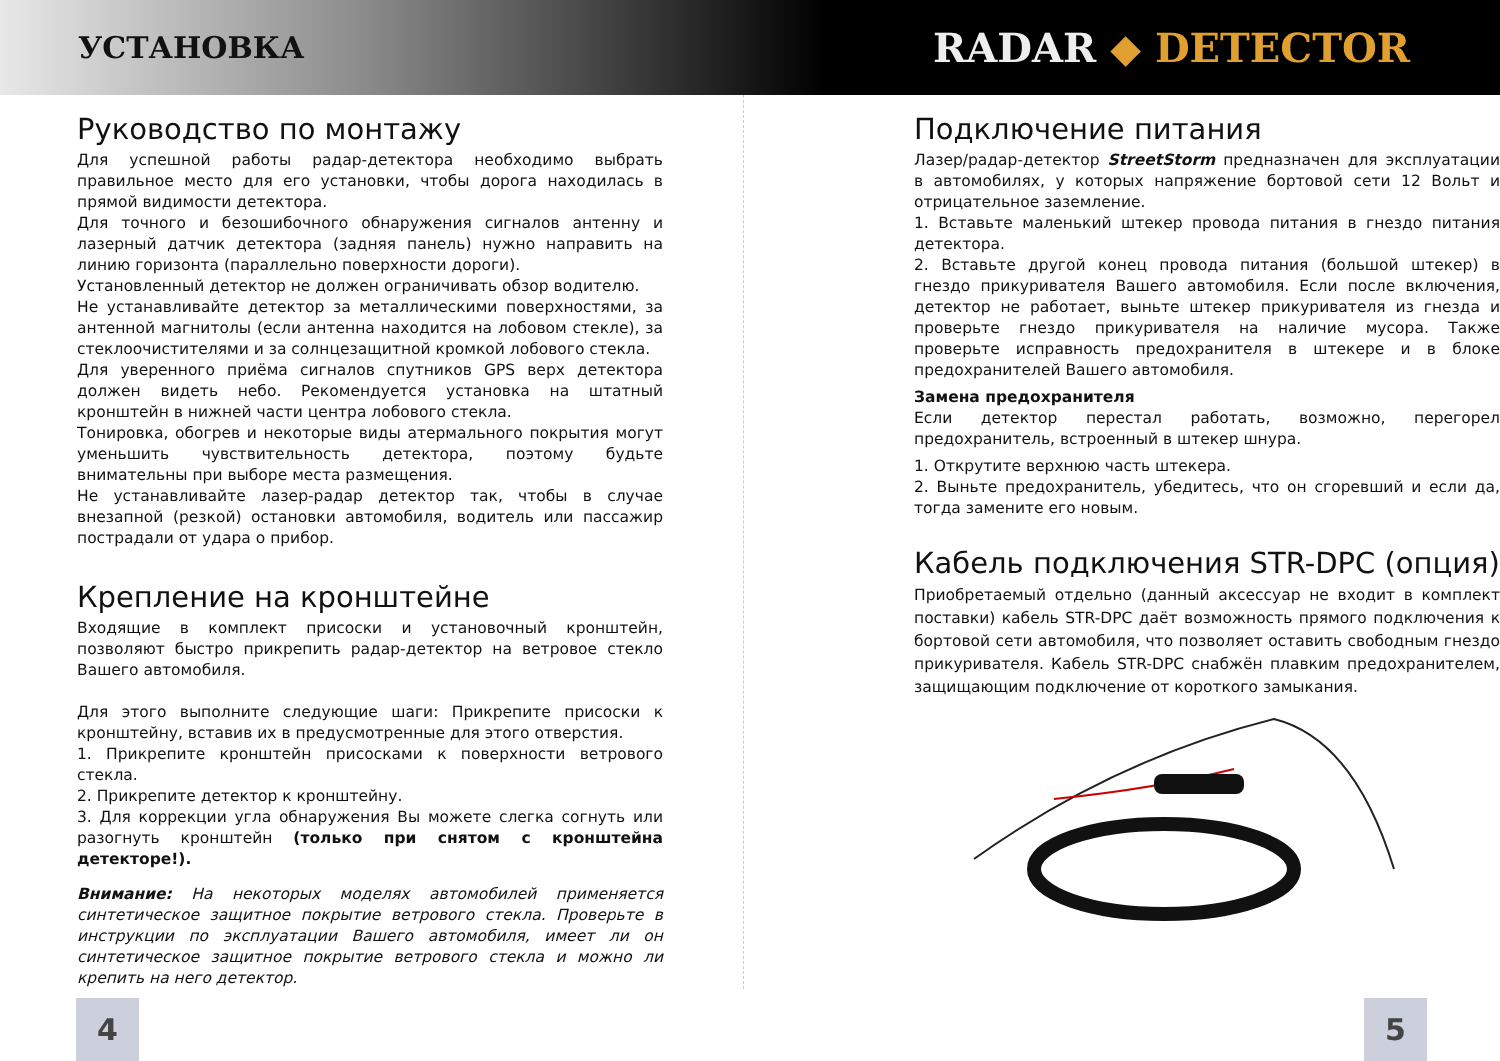УСТАНОВКА
RADAR ◆ DETECTOR
Руководство по монтажу
Для успешной работы радар-детектора необходимо выбрать правильное место для его установки, чтобы дорога находилась в прямой видимости детектора.
Для точного и безошибочного обнаружения сигналов антенну и лазерный датчик детектора (задняя панель) нужно направить на линию горизонта (параллельно поверхности дороги).
Установленный детектор не должен ограничивать обзор водителю.
Не устанавливайте детектор за металлическими поверхностями, за антенной магнитолы (если антенна находится на лобовом стекле), за стеклоочистителями и за солнцезащитной кромкой лобового стекла.
Для уверенного приёма сигналов спутников GPS верх детектора должен видеть небо. Рекомендуется установка на штатный кронштейн в нижней части центра лобового стекла.
Тонировка, обогрев и некоторые виды атермального покрытия могут уменьшить чувствительность детектора, поэтому будьте внимательны при выборе места размещения.
Не устанавливайте лазер-радар детектор так, чтобы в случае внезапной (резкой) остановки автомобиля, водитель или пассажир пострадали от удара о прибор.
Крепление на кронштейне
Входящие в комплект присоски и установочный кронштейн, позволяют быстро прикрепить радар-детектор на ветровое стекло Вашего автомобиля.
Для этого выполните следующие шаги: Прикрепите присоски к кронштейну, вставив их в предусмотренные для этого отверстия.
1. Прикрепите кронштейн присосками к поверхности ветрового стекла.
2. Прикрепите детектор к кронштейну.
3. Для коррекции угла обнаружения Вы можете слегка согнуть или разогнуть кронштейн (только при снятом с кронштейна детекторе!).
Внимание: На некоторых моделях автомобилей применяется синтетическое защитное покрытие ветрового стекла. Проверьте в инструкции по эксплуатации Вашего автомобиля, имеет ли он синтетическое защитное покрытие ветрового стекла и можно ли крепить на него детектор.
Подключение питания
Лазер/радар-детектор StreetStorm предназначен для эксплуатации в автомобилях, у которых напряжение бортовой сети 12 Вольт и отрицательное заземление.
1. Вставьте маленький штекер провода питания в гнездо питания детектора.
2. Вставьте другой конец провода питания (большой штекер) в гнездо прикуривателя Вашего автомобиля. Если после включения, детектор не работает, выньте штекер прикуривателя из гнезда и проверьте гнездо прикуривателя на наличие мусора. Также проверьте исправность предохранителя в штекере и в блоке предохранителей Вашего автомобиля.
Замена предохранителя
Если детектор перестал работать, возможно, перегорел предохранитель, встроенный в штекер шнура.
1. Открутите верхнюю часть штекера.
2. Выньте предохранитель, убедитесь, что он сгоревший и если да, тогда замените его новым.
Кабель подключения STR-DPC (опция)
Приобретаемый отдельно (данный аксессуар не входит в комплект поставки) кабель STR-DPC даёт возможность прямого подключения к бортовой сети автомобиля, что позволяет оставить свободным гнездо прикуривателя. Кабель STR-DPC снабжён плавким предохранителем, защищающим подключение от короткого замыкания.
4 5